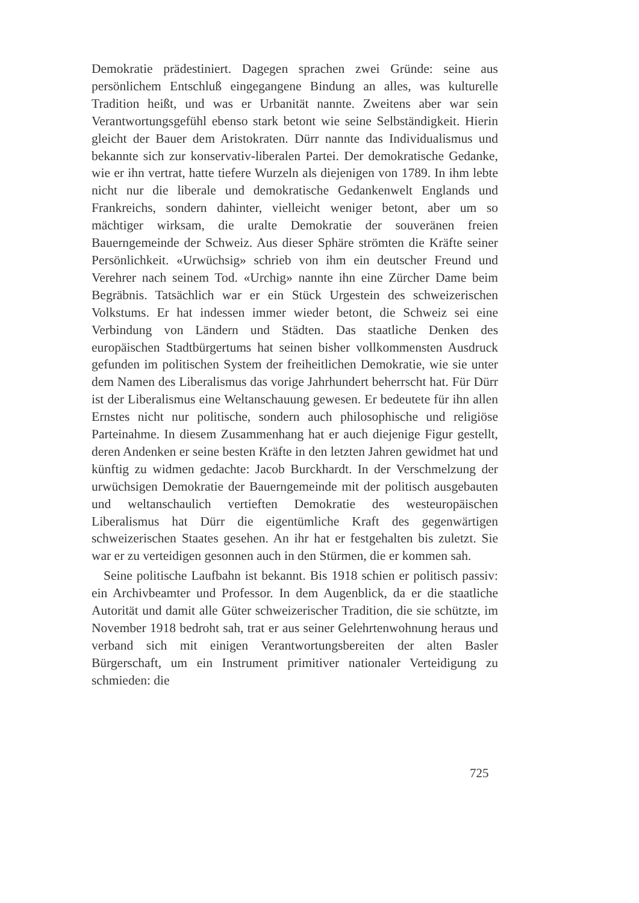Demokratie prädestiniert. Dagegen sprachen zwei Gründe: seine aus persönlichem Entschluß eingegangene Bindung an alles, was kulturelle Tradition heißt, und was er Urbanität nannte. Zweitens aber war sein Verantwortungsgefühl ebenso stark betont wie seine Selbständigkeit. Hierin gleicht der Bauer dem Aristokraten. Dürr nannte das Individualismus und bekannte sich zur konservativ-liberalen Partei. Der demokratische Gedanke, wie er ihn vertrat, hatte tiefere Wurzeln als diejenigen von 1789. In ihm lebte nicht nur die liberale und demokratische Gedankenwelt Englands und Frankreichs, sondern dahinter, vielleicht weniger betont, aber um so mächtiger wirksam, die uralte Demokratie der souveränen freien Bauerngemeinde der Schweiz. Aus dieser Sphäre strömten die Kräfte seiner Persönlichkeit. «Urwüchsig» schrieb von ihm ein deutscher Freund und Verehrer nach seinem Tod. «Urchig» nannte ihn eine Zürcher Dame beim Begräbnis. Tatsächlich war er ein Stück Urgestein des schweizerischen Volkstums. Er hat indessen immer wieder betont, die Schweiz sei eine Verbindung von Ländern und Städten. Das staatliche Denken des europäischen Stadtbürgertums hat seinen bisher vollkommensten Ausdruck gefunden im politischen System der freiheitlichen Demokratie, wie sie unter dem Namen des Liberalismus das vorige Jahrhundert beherrscht hat. Für Dürr ist der Liberalismus eine Weltanschauung gewesen. Er bedeutete für ihn allen Ernstes nicht nur politische, sondern auch philosophische und religiöse Parteinahme. In diesem Zusammenhang hat er auch diejenige Figur gestellt, deren Andenken er seine besten Kräfte in den letzten Jahren gewidmet hat und künftig zu widmen gedachte: Jacob Burckhardt. In der Verschmelzung der urwüchsigen Demokratie der Bauerngemeinde mit der politisch ausgebauten und weltanschaulich vertieften Demokratie des westeuropäischen Liberalismus hat Dürr die eigentümliche Kraft des gegenwärtigen schweizerischen Staates gesehen. An ihr hat er festgehalten bis zuletzt. Sie war er zu verteidigen gesonnen auch in den Stürmen, die er kommen sah.
Seine politische Laufbahn ist bekannt. Bis 1918 schien er politisch passiv: ein Archivbeamter und Professor. In dem Augenblick, da er die staatliche Autorität und damit alle Güter schweizerischer Tradition, die sie schützte, im November 1918 bedroht sah, trat er aus seiner Gelehrtenwohnung heraus und verband sich mit einigen Verantwortungsbereiten der alten Basler Bürgerschaft, um ein Instrument primitiver nationaler Verteidigung zu schmieden: die
725